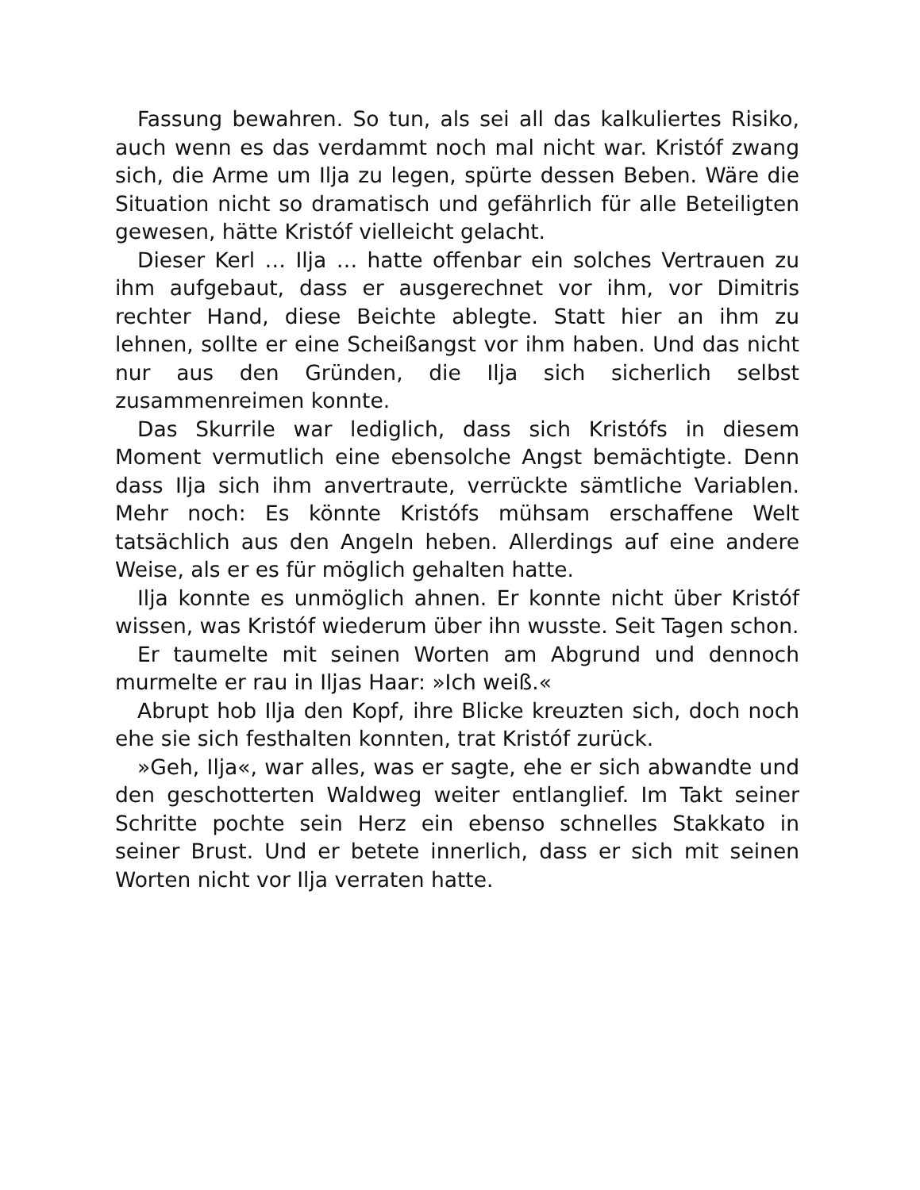Fassung bewahren. So tun, als sei all das kalkuliertes Risiko, auch wenn es das verdammt noch mal nicht war. Kristóf zwang sich, die Arme um Ilja zu legen, spürte dessen Beben. Wäre die Situation nicht so dramatisch und gefährlich für alle Beteiligten gewesen, hätte Kristóf vielleicht gelacht.
Dieser Kerl … Ilja … hatte offenbar ein solches Vertrauen zu ihm aufgebaut, dass er ausgerechnet vor ihm, vor Dimitris rechter Hand, diese Beichte ablegte. Statt hier an ihm zu lehnen, sollte er eine Scheißangst vor ihm haben. Und das nicht nur aus den Gründen, die Ilja sich sicherlich selbst zusammenreimen konnte.
Das Skurrile war lediglich, dass sich Kristófs in diesem Moment vermutlich eine ebensolche Angst bemächtigte. Denn dass Ilja sich ihm anvertraute, verrückte sämtliche Variablen. Mehr noch: Es könnte Kristófs mühsam erschaffene Welt tatsächlich aus den Angeln heben. Allerdings auf eine andere Weise, als er es für möglich gehalten hatte.
Ilja konnte es unmöglich ahnen. Er konnte nicht über Kristóf wissen, was Kristóf wiederum über ihn wusste. Seit Tagen schon.
Er taumelte mit seinen Worten am Abgrund und dennoch murmelte er rau in Iljas Haar: »Ich weiß.«
Abrupt hob Ilja den Kopf, ihre Blicke kreuzten sich, doch noch ehe sie sich festhalten konnten, trat Kristóf zurück.
»Geh, Ilja«, war alles, was er sagte, ehe er sich abwandte und den geschotterten Waldweg weiter entlanglief. Im Takt seiner Schritte pochte sein Herz ein ebenso schnelles Stakkato in seiner Brust. Und er betete innerlich, dass er sich mit seinen Worten nicht vor Ilja verraten hatte.